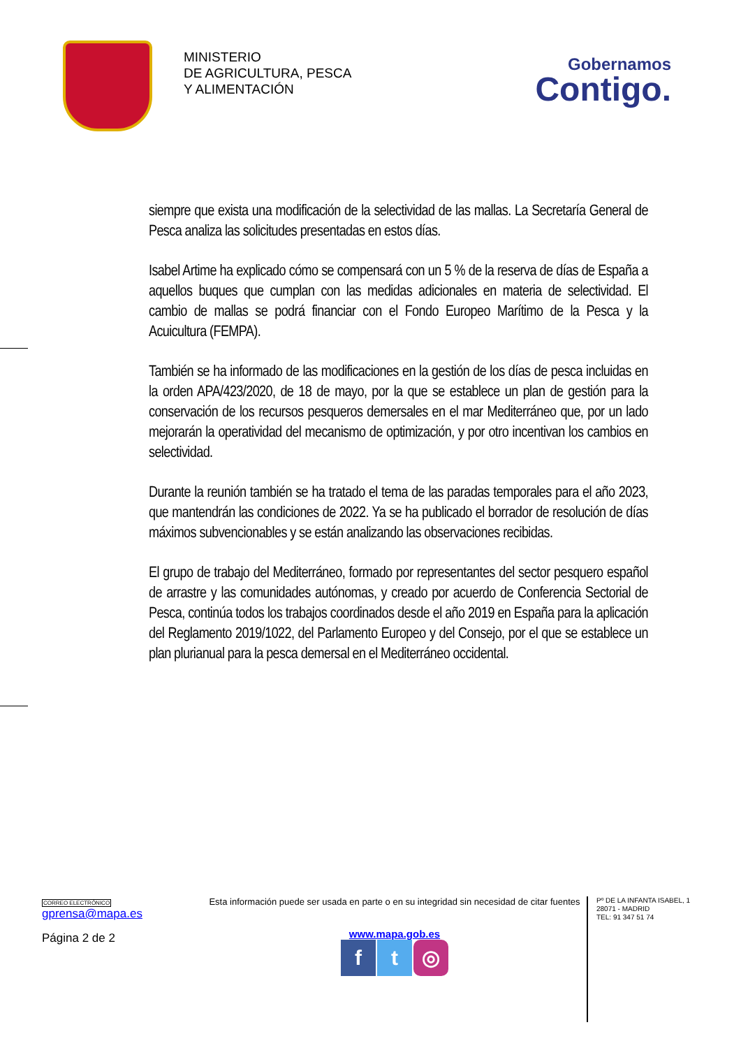MINISTERIO
DE AGRICULTURA, PESCA
Y ALIMENTACIÓN
Gobernamos
Contigo.
siempre que exista una modificación de la selectividad de las mallas. La Secretaría General de Pesca analiza las solicitudes presentadas en estos días.
Isabel Artime ha explicado cómo se compensará con un 5 % de la reserva de días de España a aquellos buques que cumplan con las medidas adicionales en materia de selectividad. El cambio de mallas se podrá financiar con el Fondo Europeo Marítimo de la Pesca y la Acuicultura (FEMPA).
También se ha informado de las modificaciones en la gestión de los días de pesca incluidas en la orden APA/423/2020, de 18 de mayo, por la que se establece un plan de gestión para la conservación de los recursos pesqueros demersales en el mar Mediterráneo que, por un lado mejorarán la operatividad del mecanismo de optimización, y por otro incentivan los cambios en selectividad.
Durante la reunión también se ha tratado el tema de las paradas temporales para el año 2023, que mantendrán las condiciones de 2022. Ya se ha publicado el borrador de resolución de días máximos subvencionables y se están analizando las observaciones recibidas.
El grupo de trabajo del Mediterráneo, formado por representantes del sector pesquero español de arrastre y las comunidades autónomas, y creado por acuerdo de Conferencia Sectorial de Pesca, continúa todos los trabajos coordinados desde el año 2019 en España para la aplicación del Reglamento 2019/1022, del Parlamento Europeo y del Consejo, por el que se establece un plan plurianual para la pesca demersal en el Mediterráneo occidental.
CORREO ELECTRÓNICO
gprensa@mapa.es
Página 2 de 2
Esta información puede ser usada en parte o en su integridad sin necesidad de citar fuentes
www.mapa.gob.es
ft ◎
Pº DE LA INFANTA ISABEL, 1
28071 - MADRID
TEL: 91 347 51 74